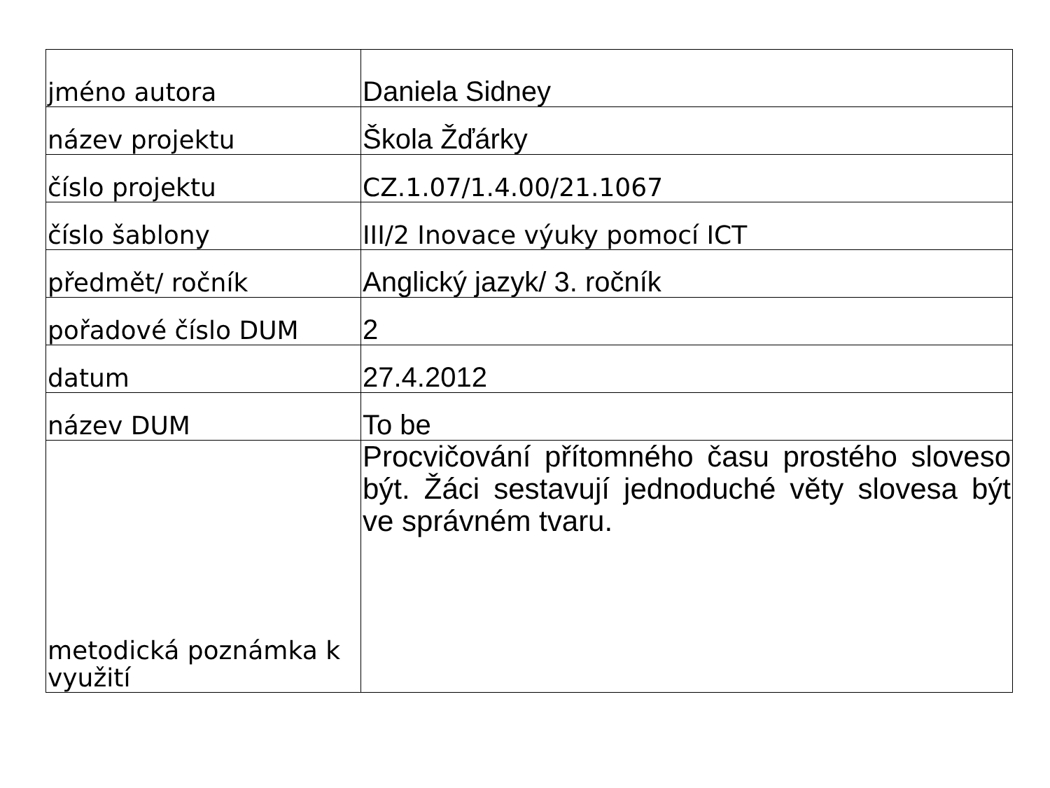| jméno autora | Daniela Sidney |
| název projektu | Škola Žďárky |
| číslo projektu | CZ.1.07/1.4.00/21.1067 |
| číslo šablony | III/2 Inovace výuky pomocí ICT |
| předmět/ ročník | Anglický jazyk/ 3. ročník |
| pořadové číslo DUM | 2 |
| datum | 27.4.2012 |
| název DUM | To be |
| metodická poznámka k využití | Procvičování přítomného času prostého sloveso být. Žáci sestavují jednoduché věty slovesa být ve správném tvaru. |